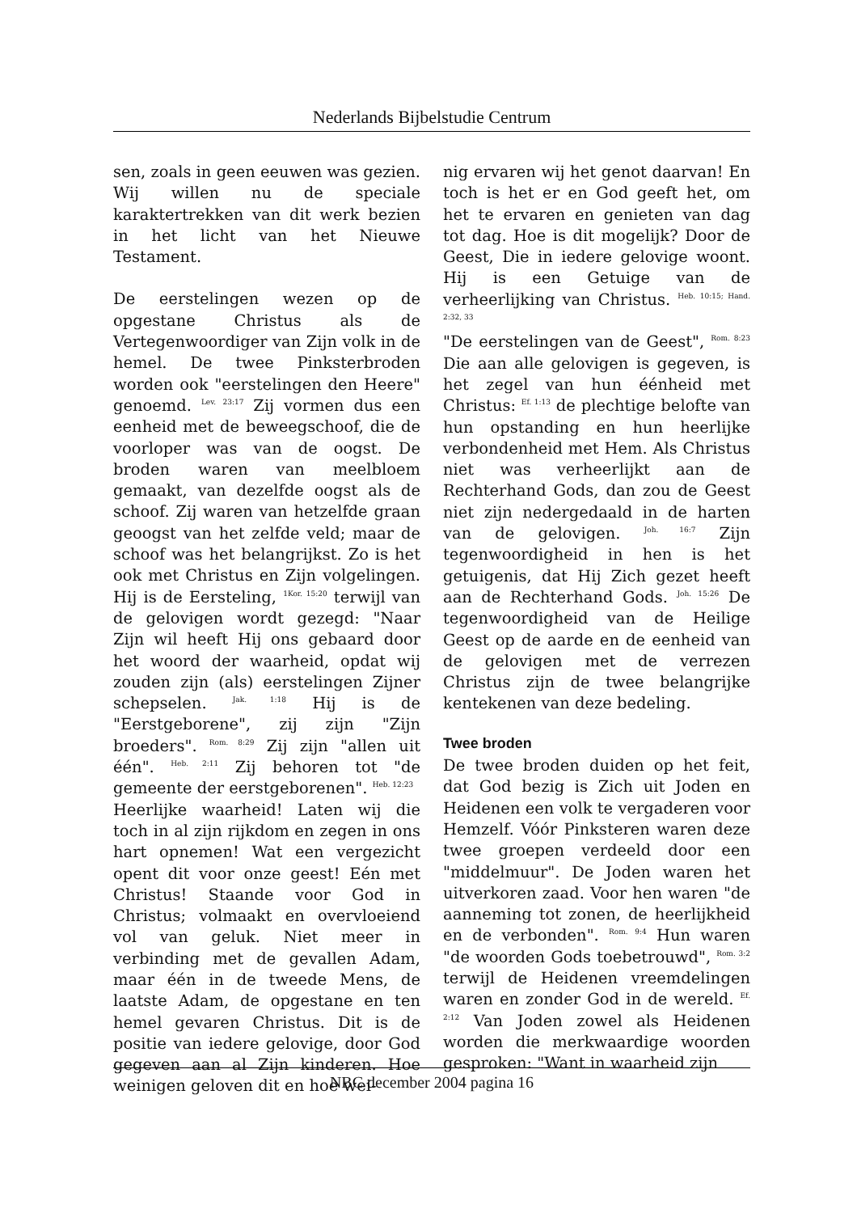Nederlands Bijbelstudie Centrum
sen, zoals in geen eeuwen was gezien. Wij willen nu de speciale karaktertrekken van dit werk bezien in het licht van het Nieuwe Testament.
De eerstelingen wezen op de opgestane Christus als de Vertegenwoordiger van Zijn volk in de hemel. De twee Pinksterbroden worden ook "eerstelingen den Heere" genoemd. <sup>Lev. 23:17</sup> Zij vormen dus een eenheid met de beweegschoof, die de voorloper was van de oogst. De broden waren van meelbloem gemaakt, van dezelfde oogst als de schoof. Zij waren van hetzelfde graan geoogst van het zelfde veld; maar de schoof was het belangrijkst. Zo is het ook met Christus en Zijn volgelingen. Hij is de Eersteling, <sup>1Kor. 15:20</sup> terwijl van de gelovigen wordt gezegd: "Naar Zijn wil heeft Hij ons gebaard door het woord der waarheid, opdat wij zouden zijn (als) eerstelingen Zijner schepselen. <sup>Jak. 1:18</sup> Hij is de "Eerstgeborene", zij zijn "Zijn broeders". <sup>Rom. 8:29</sup> Zij zijn "allen uit één". <sup>Heb. 2:11</sup> Zij behoren tot "de gemeente der eerstgeborenen". <sup>Heb. 12:23</sup>
Heerlijke waarheid! Laten wij die toch in al zijn rijkdom en zegen in ons hart opnemen! Wat een vergezicht opent dit voor onze geest! Eén met Christus! Staande voor God in Christus; volmaakt en overvloeiend vol van geluk. Niet meer in verbinding met de gevallen Adam, maar één in de tweede Mens, de laatste Adam, de opgestane en ten hemel gevaren Christus. Dit is de positie van iedere gelovige, door God gegeven aan al Zijn kinderen. Hoe weinigen geloven dit en hoe wei-
nig ervaren wij het genot daarvan! En toch is het er en God geeft het, om het te ervaren en genieten van dag tot dag. Hoe is dit mogelijk? Door de Geest, Die in iedere gelovige woont. Hij is een Getuige van de verheerlijking van Christus. <sup>Heb. 10:15; Hand. 2:32, 33</sup>
"De eerstelingen van de Geest", <sup>Rom. 8:23</sup> Die aan alle gelovigen is gegeven, is het zegel van hun éénheid met Christus: <sup>Ef. 1:13</sup> de plechtige belofte van hun opstanding en hun heerlijke verbondenheid met Hem. Als Christus niet was verheerlijkt aan de Rechterhand Gods, dan zou de Geest niet zijn nedergedaald in de harten van de gelovigen. <sup>Joh. 16:7</sup> Zijn tegenwoordigheid in hen is het getuigenis, dat Hij Zich gezet heeft aan de Rechterhand Gods. <sup>Joh. 15:26</sup> De tegenwoordigheid van de Heilige Geest op de aarde en de eenheid van de gelovigen met de verrezen Christus zijn de twee belangrijke kentekenen van deze bedeling.
Twee broden
De twee broden duiden op het feit, dat God bezig is Zich uit Joden en Heidenen een volk te vergaderen voor Hemzelf. Vóór Pinksteren waren deze twee groepen verdeeld door een "middelmuur". De Joden waren het uitverkoren zaad. Voor hen waren "de aanneming tot zonen, de heerlijkheid en de verbonden". <sup>Rom. 9:4</sup> Hun waren "de woorden Gods toebetrouwd", <sup>Rom. 3:2</sup> terwijl de Heidenen vreemdelingen waren en zonder God in de wereld. <sup>Ef. 2:12</sup> Van Joden zowel als Heidenen worden die merkwaardige woorden gesproken: "Want in waarheid zijn
NBC december 2004 pagina 16